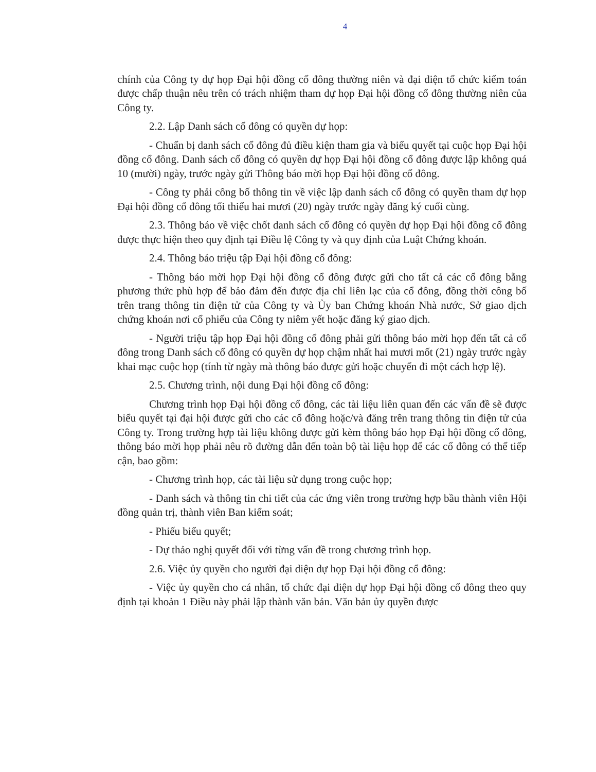4
chính của Công ty dự họp Đại hội đồng cổ đông thường niên và đại diện tổ chức kiểm toán được chấp thuận nêu trên có trách nhiệm tham dự họp Đại hội đồng cổ đông thường niên của Công ty.
2.2. Lập Danh sách cổ đông có quyền dự họp:
- Chuẩn bị danh sách cổ đông đủ điều kiện tham gia và biểu quyết tại cuộc họp Đại hội đồng cổ đông. Danh sách cổ đông có quyền dự họp Đại hội đồng cổ đông được lập không quá 10 (mười) ngày, trước ngày gửi Thông báo mời họp Đại hội đồng cổ đông.
- Công ty phải công bố thông tin về việc lập danh sách cổ đông có quyền tham dự họp Đại hội đồng cổ đông tối thiểu hai mươi (20) ngày trước ngày đăng ký cuối cùng.
2.3. Thông báo về việc chốt danh sách cổ đông có quyền dự họp Đại hội đồng cổ đông được thực hiện theo quy định tại Điều lệ Công ty và quy định của Luật Chứng khoán.
2.4. Thông báo triệu tập Đại hội đồng cổ đông:
- Thông báo mời họp Đại hội đồng cổ đông được gửi cho tất cả các cổ đông bằng phương thức phù hợp để bảo đảm đến được địa chỉ liên lạc của cổ đông, đồng thời công bố trên trang thông tin điện tử của Công ty và Ủy ban Chứng khoán Nhà nước, Sở giao dịch chứng khoán nơi cổ phiếu của Công ty niêm yết hoặc đăng ký giao dịch.
- Người triệu tập họp Đại hội đồng cổ đông phải gửi thông báo mời họp đến tất cả cổ đông trong Danh sách cổ đông có quyền dự họp chậm nhất hai mươi mốt (21) ngày trước ngày khai mạc cuộc họp (tính từ ngày mà thông báo được gửi hoặc chuyển đi một cách hợp lệ).
2.5. Chương trình, nội dung Đại hội đồng cổ đông:
Chương trình họp Đại hội đồng cổ đông, các tài liệu liên quan đến các vấn đề sẽ được biểu quyết tại đại hội được gửi cho các cổ đông hoặc/và đăng trên trang thông tin điện tử của Công ty. Trong trường hợp tài liệu không được gửi kèm thông báo họp Đại hội đồng cổ đông, thông báo mời họp phải nêu rõ đường dẫn đến toàn bộ tài liệu họp để các cổ đông có thể tiếp cận, bao gồm:
- Chương trình họp, các tài liệu sử dụng trong cuộc họp;
- Danh sách và thông tin chi tiết của các ứng viên trong trường hợp bầu thành viên Hội đồng quản trị, thành viên Ban kiểm soát;
- Phiếu biểu quyết;
- Dự thảo nghị quyết đối với từng vấn đề trong chương trình họp.
2.6. Việc ủy quyền cho người đại diện dự họp Đại hội đồng cổ đông:
- Việc ủy quyền cho cá nhân, tổ chức đại diện dự họp Đại hội đồng cổ đông theo quy định tại khoản 1 Điều này phải lập thành văn bản. Văn bản ủy quyền được